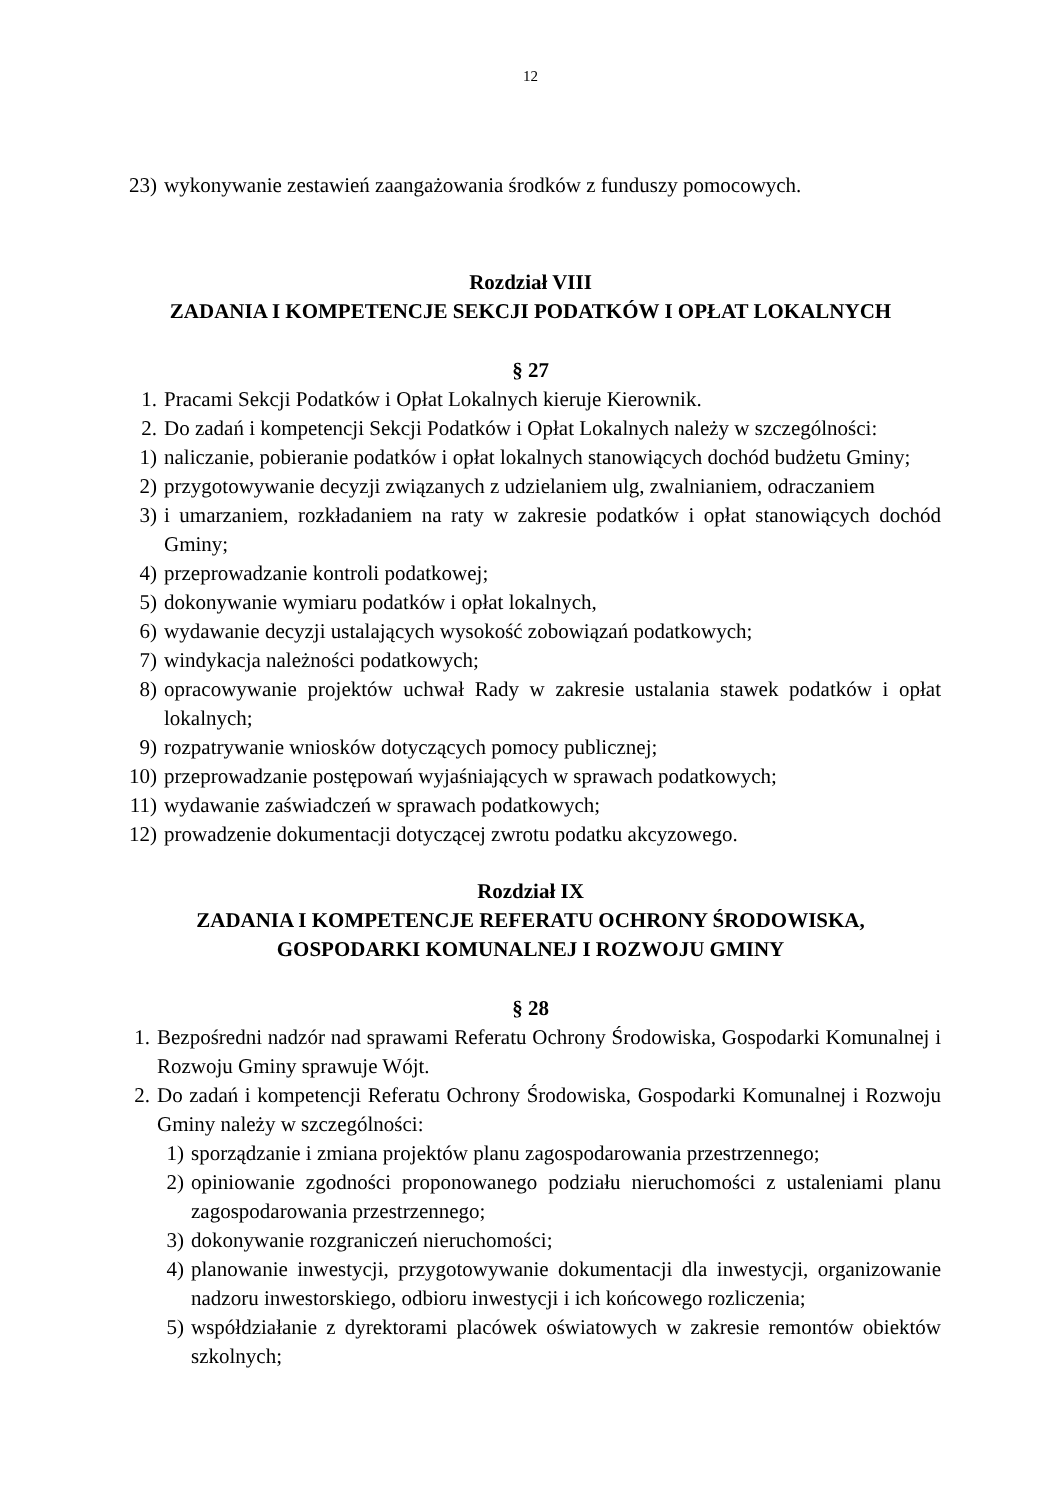12
23) wykonywanie zestawień zaangażowania środków z funduszy pomocowych.
Rozdział VIII
ZADANIA I KOMPETENCJE SEKCJI PODATKÓW I OPŁAT LOKALNYCH
§ 27
1. Pracami Sekcji Podatków i Opłat Lokalnych kieruje Kierownik.
2. Do zadań i kompetencji Sekcji Podatków i Opłat Lokalnych należy w szczególności:
1) naliczanie, pobieranie podatków i opłat lokalnych stanowiących dochód budżetu Gminy;
2) przygotowywanie decyzji związanych z udzielaniem ulg, zwalnianiem, odraczaniem
3) i umarzaniem, rozkładaniem na raty w zakresie podatków i opłat stanowiących dochód Gminy;
4) przeprowadzanie kontroli podatkowej;
5) dokonywanie wymiaru podatków i opłat lokalnych,
6) wydawanie decyzji ustalających wysokość zobowiązań podatkowych;
7) windykacja należności podatkowych;
8) opracowywanie projektów uchwał Rady w zakresie ustalania stawek podatków i opłat lokalnych;
9) rozpatrywanie wniosków dotyczących pomocy publicznej;
10) przeprowadzanie postępowań wyjaśniających w sprawach podatkowych;
11) wydawanie zaświadczeń w sprawach podatkowych;
12) prowadzenie dokumentacji dotyczącej zwrotu podatku akcyzowego.
Rozdział IX
ZADANIA I KOMPETENCJE REFERATU OCHRONY ŚRODOWISKA,
GOSPODARKI KOMUNALNEJ I ROZWOJU GMINY
§ 28
1. Bezpośredni nadzór nad sprawami Referatu Ochrony Środowiska, Gospodarki Komunalnej i Rozwoju Gminy sprawuje Wójt.
2. Do zadań i kompetencji Referatu Ochrony Środowiska, Gospodarki Komunalnej i Rozwoju Gminy należy w szczególności:
1) sporządzanie i zmiana projektów planu zagospodarowania przestrzennego;
2) opiniowanie zgodności proponowanego podziału nieruchomości z ustaleniami planu zagospodarowania przestrzennego;
3) dokonywanie rozgraniczeń nieruchomości;
4) planowanie inwestycji, przygotowywanie dokumentacji dla inwestycji, organizowanie nadzoru inwestorskiego, odbioru inwestycji i ich końcowego rozliczenia;
5) współdziałanie z dyrektorami placówek oświatowych w zakresie remontów obiektów szkolnych;